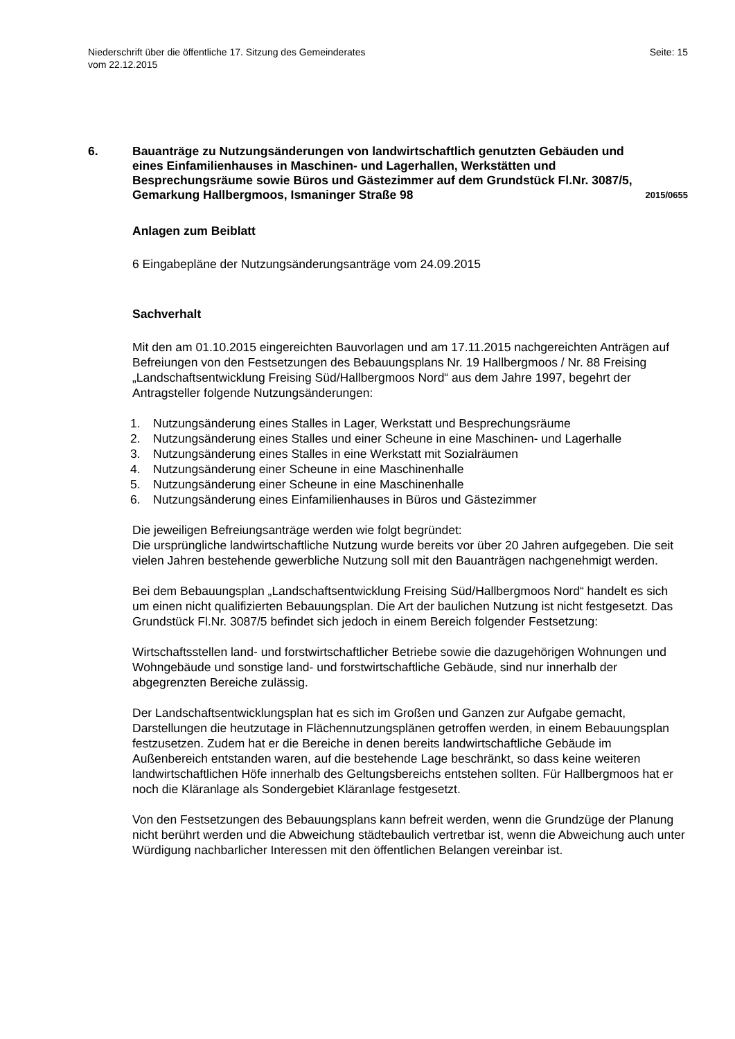Niederschrift über die öffentliche 17. Sitzung des Gemeinderates
vom 22.12.2015
Seite: 15
6. Bauanträge zu Nutzungsänderungen von landwirtschaftlich genutzten Gebäuden und eines Einfamilienhauses in Maschinen- und Lagerhallen, Werkstätten und Besprechungsräume sowie Büros und Gästezimmer auf dem Grundstück Fl.Nr. 3087/5, Gemarkung Hallbergmoos, Ismaninger Straße 98
2015/0655
Anlagen zum Beiblatt
6 Eingabepläne der Nutzungsänderungsanträge vom 24.09.2015
Sachverhalt
Mit den am 01.10.2015 eingereichten Bauvorlagen und am 17.11.2015 nachgereichten Anträgen auf Befreiungen von den Festsetzungen des Bebauungsplans Nr. 19 Hallbergmoos / Nr. 88 Freising „Landschaftsentwicklung Freising Süd/Hallbergmoos Nord“ aus dem Jahre 1997, begehrt der Antragsteller folgende Nutzungsänderungen:
1. Nutzungsänderung eines Stalles in Lager, Werkstatt und Besprechungsräume
2. Nutzungsänderung eines Stalles und einer Scheune in eine Maschinen- und Lagerhalle
3. Nutzungsänderung eines Stalles in eine Werkstatt mit Sozialräumen
4. Nutzungsänderung einer Scheune in eine Maschinenhalle
5. Nutzungsänderung einer Scheune in eine Maschinenhalle
6. Nutzungsänderung eines Einfamilienhauses in Büros und Gästezimmer
Die jeweiligen Befreiungsanträge werden wie folgt begründet:
Die ursprüngliche landwirtschaftliche Nutzung wurde bereits vor über 20 Jahren aufgegeben. Die seit vielen Jahren bestehende gewerbliche Nutzung soll mit den Bauanträgen nachgenehmigt werden.
Bei dem Bebauungsplan „Landschaftsentwicklung Freising Süd/Hallbergmoos Nord“ handelt es sich um einen nicht qualifizierten Bebauungsplan. Die Art der baulichen Nutzung ist nicht festgesetzt. Das Grundstück Fl.Nr. 3087/5 befindet sich jedoch in einem Bereich folgender Festsetzung:
Wirtschaftsstellen land- und forstwirtschaftlicher Betriebe sowie die dazugehörigen Wohnungen und Wohngebäude und sonstige land- und forstwirtschaftliche Gebäude, sind nur innerhalb der abgegrenzten Bereiche zulässig.
Der Landschaftsentwicklungsplan hat es sich im Großen und Ganzen zur Aufgabe gemacht, Darstellungen die heutzutage in Flächennutzungsplänen getroffen werden, in einem Bebauungsplan festzusetzen. Zudem hat er die Bereiche in denen bereits landwirtschaftliche Gebäude im Außenbereich entstanden waren, auf die bestehende Lage beschränkt, so dass keine weiteren landwirtschaftlichen Höfe innerhalb des Geltungsbereichs entstehen sollten. Für Hallbergmoos hat er noch die Kläranlage als Sondergebiet Kläranlage festgesetzt.
Von den Festsetzungen des Bebauungsplans kann befreit werden, wenn die Grundzüge der Planung nicht berührt werden und die Abweichung städtebaulich vertretbar ist, wenn die Abweichung auch unter Würdigung nachbarlicher Interessen mit den öffentlichen Belangen vereinbar ist.